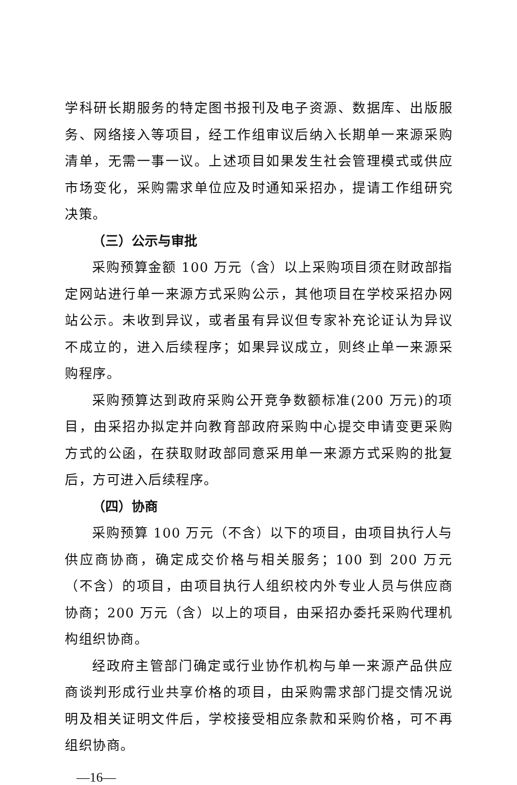学科研长期服务的特定图书报刊及电子资源、数据库、出版服务、网络接入等项目，经工作组审议后纳入长期单一来源采购清单，无需一事一议。上述项目如果发生社会管理模式或供应市场变化，采购需求单位应及时通知采招办，提请工作组研究决策。
（三）公示与审批
采购预算金额 100 万元（含）以上采购项目须在财政部指定网站进行单一来源方式采购公示，其他项目在学校采招办网站公示。未收到异议，或者虽有异议但专家补充论证认为异议不成立的，进入后续程序；如果异议成立，则终止单一来源采购程序。
采购预算达到政府采购公开竞争数额标准(200 万元)的项目，由采招办拟定并向教育部政府采购中心提交申请变更采购方式的公函，在获取财政部同意采用单一来源方式采购的批复后，方可进入后续程序。
（四）协商
采购预算 100 万元（不含）以下的项目，由项目执行人与供应商协商，确定成交价格与相关服务；100 到 200 万元（不含）的项目，由项目执行人组织校内外专业人员与供应商协商；200 万元（含）以上的项目，由采招办委托采购代理机构组织协商。
经政府主管部门确定或行业协作机构与单一来源产品供应商谈判形成行业共享价格的项目，由采购需求部门提交情况说明及相关证明文件后，学校接受相应条款和采购价格，可不再组织协商。
—16—